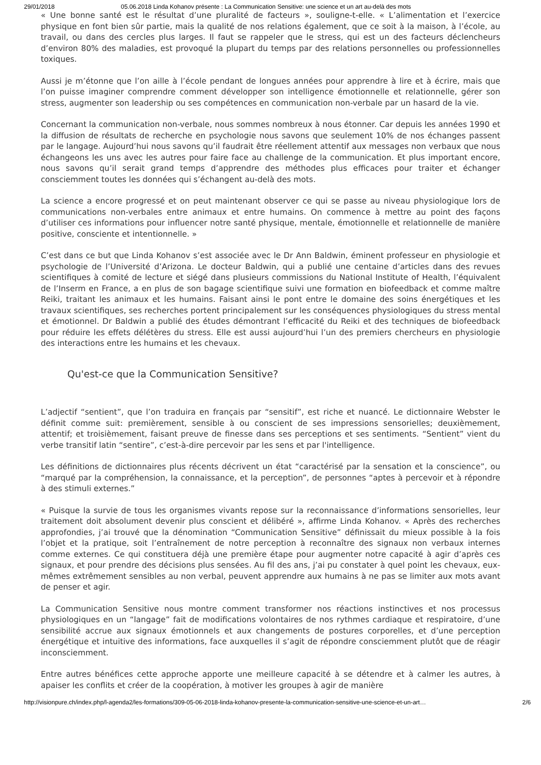29/01/2018 05.06.2018 Linda Kohanov présente : La Communication Sensitive: une science et un art au-delà des mots
« Une bonne santé est le résultat d’une pluralité de facteurs », souligne-t-elle. « L’alimentation et l’exercice physique en font bien sûr partie, mais la qualité de nos relations également, que ce soit à la maison, à l’école, au travail, ou dans des cercles plus larges. Il faut se rappeler que le stress, qui est un des facteurs déclencheurs d’environ 80% des maladies, est provoqué la plupart du temps par des relations personnelles ou professionnelles toxiques.
Aussi je m’étonne que l’on aille à l’école pendant de longues années pour apprendre à lire et à écrire, mais que l’on puisse imaginer comprendre comment développer son intelligence émotionnelle et relationnelle, gérer son stress, augmenter son leadership ou ses compétences en communication non-verbale par un hasard de la vie.
Concernant la communication non-verbale, nous sommes nombreux à nous étonner. Car depuis les années 1990 et la diffusion de résultats de recherche en psychologie nous savons que seulement 10% de nos échanges passent par le langage. Aujourd’hui nous savons qu’il faudrait être réellement attentif aux messages non verbaux que nous échangeons les uns avec les autres pour faire face au challenge de la communication. Et plus important encore, nous savons qu’il serait grand temps d’apprendre des méthodes plus efficaces pour traiter et échanger consciemment toutes les données qui s’échangent au-delà des mots.
La science a encore progressé et on peut maintenant observer ce qui se passe au niveau physiologique lors de communications non-verbales entre animaux et entre humains. On commence à mettre au point des façons d’utiliser ces informations pour influencer notre santé physique, mentale, émotionnelle et relationnelle de manière positive, consciente et intentionnelle. »
C’est dans ce but que Linda Kohanov s’est associée avec le Dr Ann Baldwin, éminent professeur en physiologie et psychologie de l’Université d’Arizona. Le docteur Baldwin, qui a publié une centaine d’articles dans des revues scientifiques à comité de lecture et siégé dans plusieurs commissions du National Institute of Health, l’équivalent de l’Inserm en France, a en plus de son bagage scientifique suivi une formation en biofeedback et comme maître Reiki, traitant les animaux et les humains. Faisant ainsi le pont entre le domaine des soins énergétiques et les travaux scientifiques, ses recherches portent principalement sur les conséquences physiologiques du stress mental et émotionnel. Dr Baldwin a publié des études démontrant l’efficacité du Reiki et des techniques de biofeedback pour réduire les effets délétères du stress. Elle est aussi aujourd’hui l’un des premiers chercheurs en physiologie des interactions entre les humains et les chevaux.
Qu'est-ce que la Communication Sensitive?
L’adjectif “sentient”, que l’on traduira en français par “sensitif”, est riche et nuancé. Le dictionnaire Webster le définit comme suit: premièrement, sensible à ou conscient de ses impressions sensorielles; deuxièmement, attentif; et troisièmement, faisant preuve de finesse dans ses perceptions et ses sentiments. “Sentient” vient du verbe transitif latin “sentire”, c’est-à-dire percevoir par les sens et par l'intelligence.
Les définitions de dictionnaires plus récents décrivent un état “caractérisé par la sensation et la conscience”, ou “marqué par la compréhension, la connaissance, et la perception”, de personnes “aptes à percevoir et à répondre à des stimuli externes.”
« Puisque la survie de tous les organismes vivants repose sur la reconnaissance d’informations sensorielles, leur traitement doit absolument devenir plus conscient et délibéré », affirme Linda Kohanov. « Après des recherches approfondies, j’ai trouvé que la dénomination “Communication Sensitive” définissait du mieux possible à la fois l’objet et la pratique, soit l’entraînement de notre perception à reconnaître des signaux non verbaux internes comme externes. Ce qui constituera déjà une première étape pour augmenter notre capacité à agir d’après ces signaux, et pour prendre des décisions plus sensées. Au fil des ans, j’ai pu constater à quel point les chevaux, eux-mêmes extrêmement sensibles au non verbal, peuvent apprendre aux humains à ne pas se limiter aux mots avant de penser et agir.
La Communication Sensitive nous montre comment transformer nos réactions instinctives et nos processus physiologiques en un “langage” fait de modifications volontaires de nos rythmes cardiaque et respiratoire, d’une sensibilité accrue aux signaux émotionnels et aux changements de postures corporelles, et d’une perception énergétique et intuitive des informations, face auxquelles il s’agit de répondre consciemment plutôt que de réagir inconsciemment.
Entre autres bénéfices cette approche apporte une meilleure capacité à se détendre et à calmer les autres, à apaiser les conflits et créer de la coopération, à motiver les groupes à agir de manière
http://visionpure.ch/index.php/l-agenda2/les-formations/309-05-06-2018-linda-kohanov-presente-la-communication-sensitive-une-science-et-un-art… 2/6